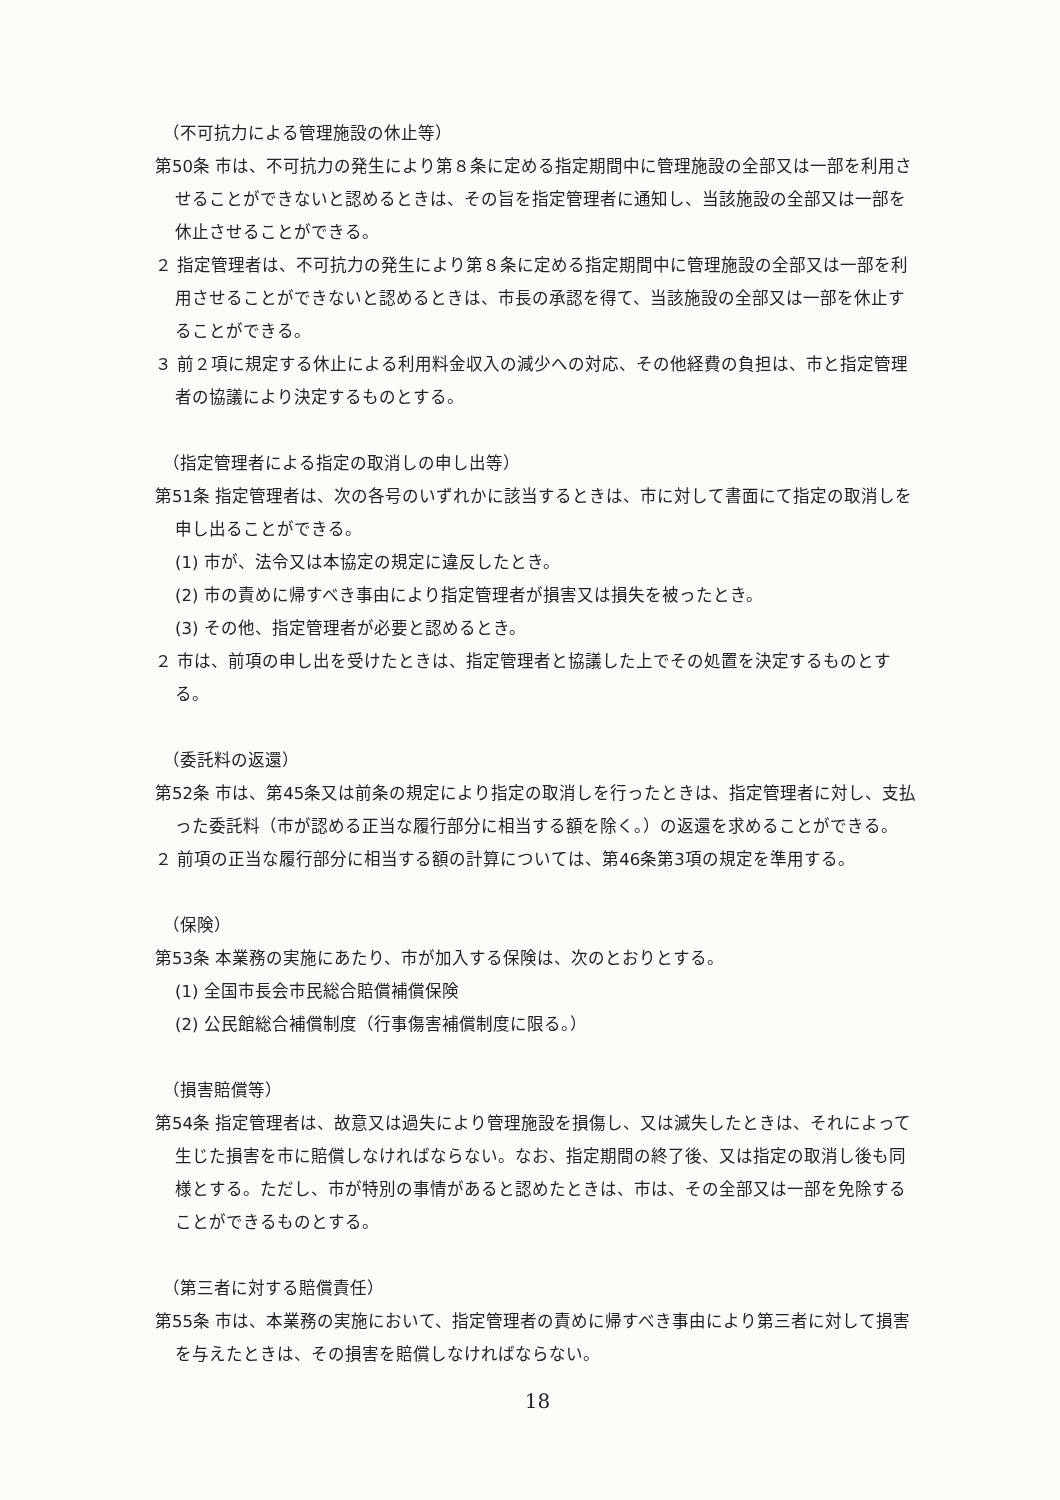（不可抗力による管理施設の休止等）
第50条 市は、不可抗力の発生により第８条に定める指定期間中に管理施設の全部又は一部を利用させることができないと認めるときは、その旨を指定管理者に通知し、当該施設の全部又は一部を休止させることができる。
２ 指定管理者は、不可抗力の発生により第８条に定める指定期間中に管理施設の全部又は一部を利用させることができないと認めるときは、市長の承認を得て、当該施設の全部又は一部を休止することができる。
３ 前２項に規定する休止による利用料金収入の減少への対応、その他経費の負担は、市と指定管理者の協議により決定するものとする。
（指定管理者による指定の取消しの申し出等）
第51条 指定管理者は、次の各号のいずれかに該当するときは、市に対して書面にて指定の取消しを申し出ることができる。
(1) 市が、法令又は本協定の規定に違反したとき。
(2) 市の責めに帰すべき事由により指定管理者が損害又は損失を被ったとき。
(3) その他、指定管理者が必要と認めるとき。
２ 市は、前項の申し出を受けたときは、指定管理者と協議した上でその処置を決定するものとする。
（委託料の返還）
第52条 市は、第45条又は前条の規定により指定の取消しを行ったときは、指定管理者に対し、支払った委託料（市が認める正当な履行部分に相当する額を除く。）の返還を求めることができる。
２ 前項の正当な履行部分に相当する額の計算については、第46条第3項の規定を準用する。
（保険）
第53条 本業務の実施にあたり、市が加入する保険は、次のとおりとする。
(1) 全国市長会市民総合賠償補償保険
(2) 公民館総合補償制度（行事傷害補償制度に限る。）
（損害賠償等）
第54条 指定管理者は、故意又は過失により管理施設を損傷し、又は滅失したときは、それによって生じた損害を市に賠償しなければならない。なお、指定期間の終了後、又は指定の取消し後も同様とする。ただし、市が特別の事情があると認めたときは、市は、その全部又は一部を免除することができるものとする。
（第三者に対する賠償責任）
第55条 市は、本業務の実施において、指定管理者の責めに帰すべき事由により第三者に対して損害を与えたときは、その損害を賠償しなければならない。
18